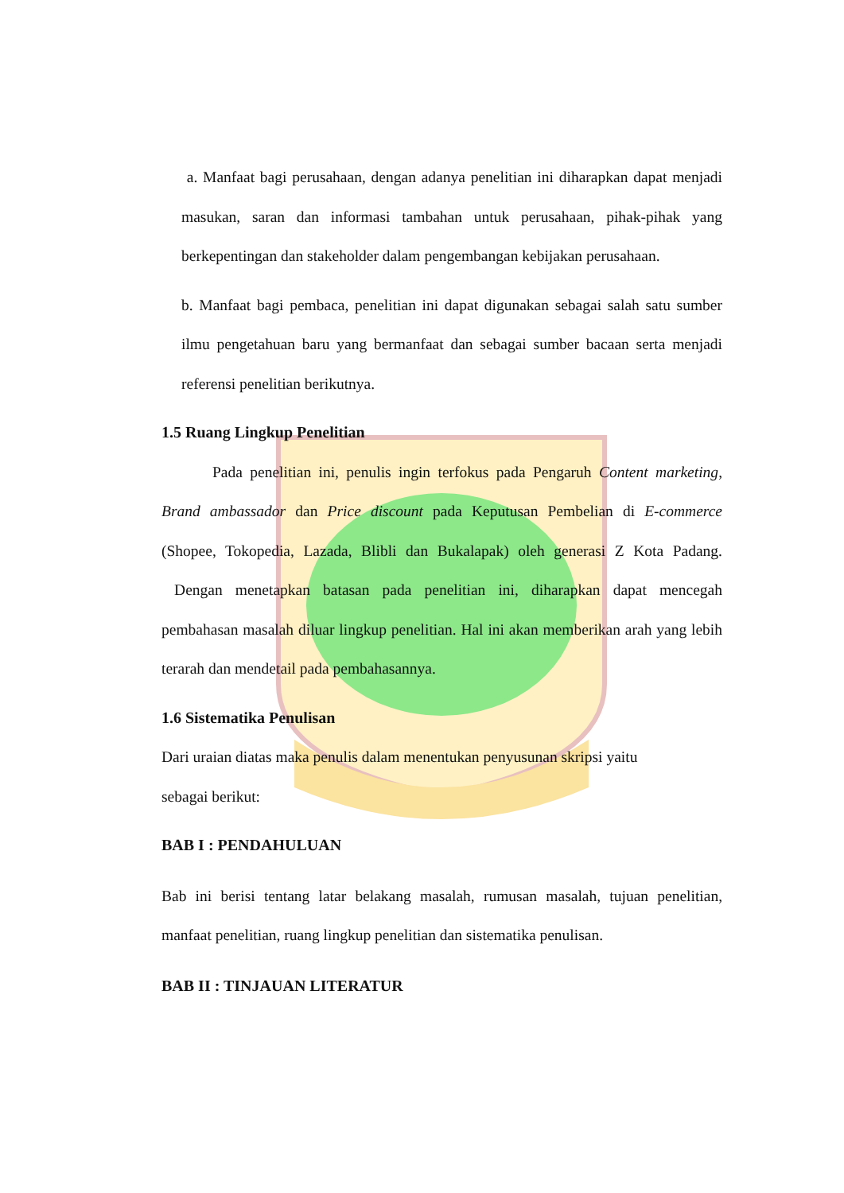a. Manfaat bagi perusahaan, dengan adanya penelitian ini diharapkan dapat menjadi masukan, saran dan informasi tambahan untuk perusahaan, pihak-pihak yang berkepentingan dan stakeholder dalam pengembangan kebijakan perusahaan.
b. Manfaat bagi pembaca, penelitian ini dapat digunakan sebagai salah satu sumber ilmu pengetahuan baru yang bermanfaat dan sebagai sumber bacaan serta menjadi referensi penelitian berikutnya.
1.5 Ruang Lingkup Penelitian
Pada penelitian ini, penulis ingin terfokus pada Pengaruh Content marketing, Brand ambassador dan Price discount pada Keputusan Pembelian di E-commerce (Shopee, Tokopedia, Lazada, Blibli dan Bukalapak) oleh generasi Z Kota Padang. Dengan menetapkan batasan pada penelitian ini, diharapkan dapat mencegah pembahasan masalah diluar lingkup penelitian. Hal ini akan memberikan arah yang lebih terarah dan mendetail pada pembahasannya.
1.6 Sistematika Penulisan
Dari uraian diatas maka penulis dalam menentukan penyusunan skripsi yaitu
sebagai berikut:
BAB I : PENDAHULUAN
Bab ini berisi tentang latar belakang masalah, rumusan masalah, tujuan penelitian, manfaat penelitian, ruang lingkup penelitian dan sistematika penulisan.
BAB II : TINJAUAN LITERATUR